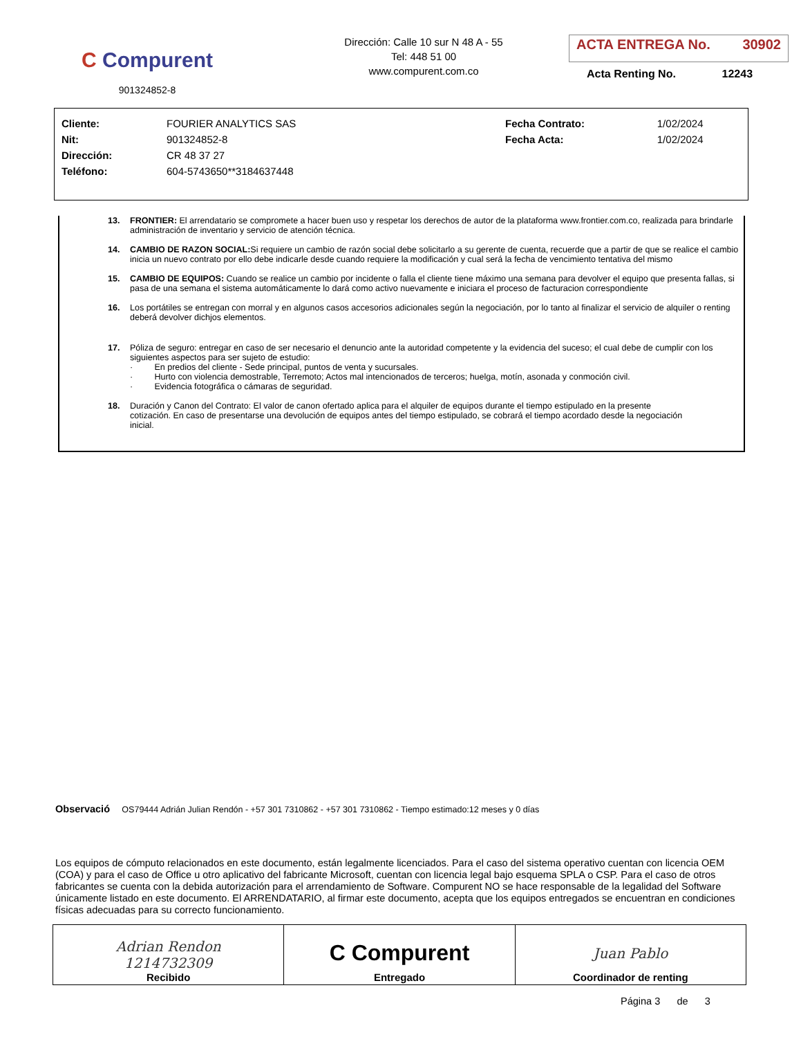C Compurent
901324852-8
Dirección: Calle 10 sur N 48 A - 55
Tel: 448 51 00
www.compurent.com.co
ACTA ENTREGA No. 30902
Acta Renting No. 12243
| Cliente: | FOURIER ANALYTICS SAS | Fecha Contrato: | 1/02/2024 |
| Nit: | 901324852-8 | Fecha Acta: | 1/02/2024 |
| Dirección: | CR 48 37 27 | | |
| Teléfono: | 604-5743650**3184637448 | | |
13. FRONTIER: El arrendatario se compromete a hacer buen uso y respetar los derechos de autor de la plataforma www.frontier.com.co, realizada para brindarle administración de inventario y servicio de atención técnica.
14. CAMBIO DE RAZON SOCIAL: Si requiere un cambio de razón social debe solicitarlo a su gerente de cuenta, recuerde que a partir de que se realice el cambio inicia un nuevo contrato por ello debe indicarle desde cuando requiere la modificación y cual será la fecha de vencimiento tentativa del mismo
15. CAMBIO DE EQUIPOS: Cuando se realice un cambio por incidente o falla el cliente tiene máximo una semana para devolver el equipo que presenta fallas, si pasa de una semana el sistema automáticamente lo dará como activo nuevamente e iniciara el proceso de facturacion correspondiente
16. Los portátiles se entregan con morral y en algunos casos accesorios adicionales según la negociación, por lo tanto al finalizar el servicio de alquiler o renting deberá devolver dichjos elementos.
17. Póliza de seguro: entregar en caso de ser necesario el denuncio ante la autoridad competente y la evidencia del suceso; el cual debe de cumplir con los siguientes aspectos para ser sujeto de estudio:
· En predios del cliente - Sede principal, puntos de venta y sucursales.
· Hurto con violencia demostrable, Terremoto; Actos mal intencionados de terceros; huelga, motín, asonada y conmoción civil.
· Evidencia fotográfica o cámaras de seguridad.
18. Duración y Canon del Contrato: El valor de canon ofertado aplica para el alquiler de equipos durante el tiempo estipulado en la presente cotización. En caso de presentarse una devolución de equipos antes del tiempo estipulado, se cobrará el tiempo acordado desde la negociación inicial.
Observació OS79444 Adrián Julian Rendón - +57 301 7310862 - +57 301 7310862 - Tiempo estimado:12 meses y 0 días
Los equipos de cómputo relacionados en este documento, están legalmente licenciados. Para el caso del sistema operativo cuentan con licencia OEM (COA) y para el caso de Office u otro aplicativo del fabricante Microsoft, cuentan con licencia legal bajo esquema SPLA o CSP. Para el caso de otros fabricantes se cuenta con la debida autorización para el arrendamiento de Software. Compurent NO se hace responsable de la legalidad del Software únicamente listado en este documento. El ARRENDATARIO, al firmar este documento, acepta que los equipos entregados se encuentran en condiciones físicas adecuadas para su correcto funcionamiento.
| Adrian Rendon 1214732309 Recibido | C Compurent Entregado | Juan Pablo Coordinador de renting |
Página 3 de 3